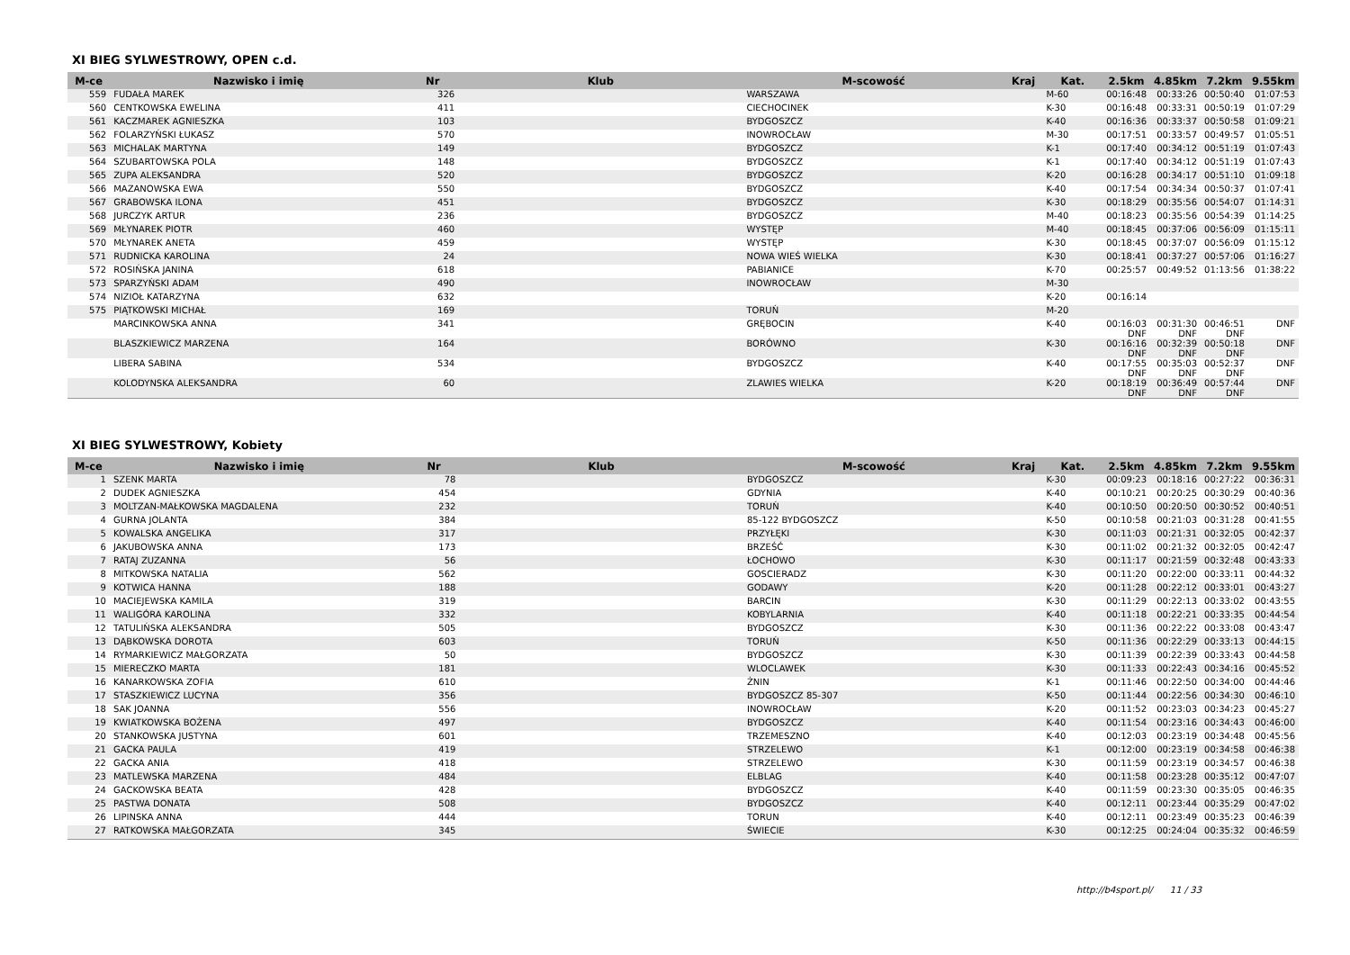XI BIEG SYLWESTROWY, OPEN c.d.
| M-ce | Nazwisko i imię | Nr | Klub | M-scowość | Kraj | Kat. | 2.5km | 4.85km | 7.2km | 9.55km |
| --- | --- | --- | --- | --- | --- | --- | --- | --- | --- | --- |
| 559 | FUDAŁA MAREK | 326 | | WARSZAWA | | M-60 | 00:16:48 | 00:33:26 | 00:50:40 | 01:07:53 |
| 560 | CENTKOWSKA EWELINA | 411 | | CIECHOCINEK | | K-30 | 00:16:48 | 00:33:31 | 00:50:19 | 01:07:29 |
| 561 | KACZMAREK AGNIESZKA | 103 | | BYDGOSZCZ | | K-40 | 00:16:36 | 00:33:37 | 00:50:58 | 01:09:21 |
| 562 | FOLARZYŃSKI ŁUKASZ | 570 | | INOWROCŁAW | | M-30 | 00:17:51 | 00:33:57 | 00:49:57 | 01:05:51 |
| 563 | MICHALAK MARTYNA | 149 | | BYDGOSZCZ | | K-1 | 00:17:40 | 00:34:12 | 00:51:19 | 01:07:43 |
| 564 | SZUBARTOWSKA POLA | 148 | | BYDGOSZCZ | | K-1 | 00:17:40 | 00:34:12 | 00:51:19 | 01:07:43 |
| 565 | ZUPA ALEKSANDRA | 520 | | BYDGOSZCZ | | K-20 | 00:16:28 | 00:34:17 | 00:51:10 | 01:09:18 |
| 566 | MAZANOWSKA EWA | 550 | | BYDGOSZCZ | | K-40 | 00:17:54 | 00:34:34 | 00:50:37 | 01:07:41 |
| 567 | GRABOWSKA ILONA | 451 | | BYDGOSZCZ | | K-30 | 00:18:29 | 00:35:56 | 00:54:07 | 01:14:31 |
| 568 | JURCZYK ARTUR | 236 | | BYDGOSZCZ | | M-40 | 00:18:23 | 00:35:56 | 00:54:39 | 01:14:25 |
| 569 | MŁYNAREK PIOTR | 460 | | WYSTĘP | | M-40 | 00:18:45 | 00:37:06 | 00:56:09 | 01:15:11 |
| 570 | MŁYNAREK ANETA | 459 | | WYSTĘP | | K-30 | 00:18:45 | 00:37:07 | 00:56:09 | 01:15:12 |
| 571 | RUDNICKA KAROLINA | 24 | | NOWA WIEŚ WIELKA | | K-30 | 00:18:41 | 00:37:27 | 00:57:06 | 01:16:27 |
| 572 | ROSIŃSKA JANINA | 618 | | PABIANICE | | K-70 | 00:25:57 | 00:49:52 | 01:13:56 | 01:38:22 |
| 573 | SPARZYŃSKI ADAM | 490 | | INOWROCŁAW | | M-30 | | | | |
| 574 | NIZIOŁ KATARZYNA | 632 | | | | K-20 | 00:16:14 | | | |
| 575 | PIĄTKOWSKI MICHAŁ | 169 | | TORUŃ | | M-20 | | | | |
| | MARCINKOWSKA ANNA | 341 | | GRĘBOCIN | | K-40 | 00:16:03 DNF | 00:31:30 DNF | 00:46:51 DNF | DNF |
| | BLASZKIEWICZ MARZENA | 164 | | BORÓWNO | | K-30 | 00:16:16 DNF | 00:32:39 DNF | 00:50:18 DNF | DNF |
| | LIBERA SABINA | 534 | | BYDGOSZCZ | | K-40 | 00:17:55 DNF | 00:35:03 DNF | 00:52:37 DNF | DNF |
| | KOLODYNSKA ALEKSANDRA | 60 | | ZLAWIES WIELKA | | K-20 | 00:18:19 DNF | 00:36:49 DNF | 00:57:44 DNF | DNF |
XI BIEG SYLWESTROWY, Kobiety
| M-ce | Nazwisko i imię | Nr | Klub | M-scowość | Kraj | Kat. | 2.5km | 4.85km | 7.2km | 9.55km |
| --- | --- | --- | --- | --- | --- | --- | --- | --- | --- | --- |
| 1 | SZENK MARTA | 78 | | BYDGOSZCZ | | K-30 | 00:09:23 | 00:18:16 | 00:27:22 | 00:36:31 |
| 2 | DUDEK AGNIESZKA | 454 | | GDYNIA | | K-40 | 00:10:21 | 00:20:25 | 00:30:29 | 00:40:36 |
| 3 | MOLTZAN-MAŁKOWSKA MAGDALENA | 232 | | TORUŃ | | K-40 | 00:10:50 | 00:20:50 | 00:30:52 | 00:40:51 |
| 4 | GURNA JOLANTA | 384 | | 85-122 BYDGOSZCZ | | K-50 | 00:10:58 | 00:21:03 | 00:31:28 | 00:41:55 |
| 5 | KOWALSKA ANGELIKA | 317 | | PRZYŁĘKI | | K-30 | 00:11:03 | 00:21:31 | 00:32:05 | 00:42:37 |
| 6 | JAKUBOWSKA ANNA | 173 | | BRZEŚĆ | | K-30 | 00:11:02 | 00:21:32 | 00:32:05 | 00:42:47 |
| 7 | RATAJ ZUZANNA | 56 | | ŁOCHOWO | | K-30 | 00:11:17 | 00:21:59 | 00:32:48 | 00:43:33 |
| 8 | MITKOWSKA NATALIA | 562 | | GOSCIERADZ | | K-30 | 00:11:20 | 00:22:00 | 00:33:11 | 00:44:32 |
| 9 | KOTWICA HANNA | 188 | | GODAWY | | K-20 | 00:11:28 | 00:22:12 | 00:33:01 | 00:43:27 |
| 10 | MACIEJEWSKA KAMILA | 319 | | BARCIN | | K-30 | 00:11:29 | 00:22:13 | 00:33:02 | 00:43:55 |
| 11 | WALIGÓRA KAROLINA | 332 | | KOBYLARNIA | | K-40 | 00:11:18 | 00:22:21 | 00:33:35 | 00:44:54 |
| 12 | TATULIŃSKA ALEKSANDRA | 505 | | BYDGOSZCZ | | K-30 | 00:11:36 | 00:22:22 | 00:33:08 | 00:43:47 |
| 13 | DĄBKOWSKA DOROTA | 603 | | TORUŃ | | K-50 | 00:11:36 | 00:22:29 | 00:33:13 | 00:44:15 |
| 14 | RYMARKIEWICZ MAŁGORZATA | 50 | | BYDGOSZCZ | | K-30 | 00:11:39 | 00:22:39 | 00:33:43 | 00:44:58 |
| 15 | MIERECZKO MARTA | 181 | | WLOCLAWEK | | K-30 | 00:11:33 | 00:22:43 | 00:34:16 | 00:45:52 |
| 16 | KANARKOWSKA ZOFIA | 610 | | ŻNIN | | K-1 | 00:11:46 | 00:22:50 | 00:34:00 | 00:44:46 |
| 17 | STASZKIEWICZ LUCYNA | 356 | | BYDGOSZCZ 85-307 | | K-50 | 00:11:44 | 00:22:56 | 00:34:30 | 00:46:10 |
| 18 | SAK JOANNA | 556 | | INOWROCŁAW | | K-20 | 00:11:52 | 00:23:03 | 00:34:23 | 00:45:27 |
| 19 | KWIATKOWSKA BOŻENA | 497 | | BYDGOSZCZ | | K-40 | 00:11:54 | 00:23:16 | 00:34:43 | 00:46:00 |
| 20 | STANKOWSKA JUSTYNA | 601 | | TRZEMESZNO | | K-40 | 00:12:03 | 00:23:19 | 00:34:48 | 00:45:56 |
| 21 | GACKA PAULA | 419 | | STRZELEWO | | K-1 | 00:12:00 | 00:23:19 | 00:34:58 | 00:46:38 |
| 22 | GACKA ANIA | 418 | | STRZELEWO | | K-30 | 00:11:59 | 00:23:19 | 00:34:57 | 00:46:38 |
| 23 | MATLEWSKA MARZENA | 484 | | ELBLAG | | K-40 | 00:11:58 | 00:23:28 | 00:35:12 | 00:47:07 |
| 24 | GACKOWSKA BEATA | 428 | | BYDGOSZCZ | | K-40 | 00:11:59 | 00:23:30 | 00:35:05 | 00:46:35 |
| 25 | PASTWA DONATA | 508 | | BYDGOSZCZ | | K-40 | 00:12:11 | 00:23:44 | 00:35:29 | 00:47:02 |
| 26 | LIPINSKA ANNA | 444 | | TORUN | | K-40 | 00:12:11 | 00:23:49 | 00:35:23 | 00:46:39 |
| 27 | RATKOWSKA MAŁGORZATA | 345 | | ŚWIECIE | | K-30 | 00:12:25 | 00:24:04 | 00:35:32 | 00:46:59 |
http://b4sport.pl/ 11 / 33